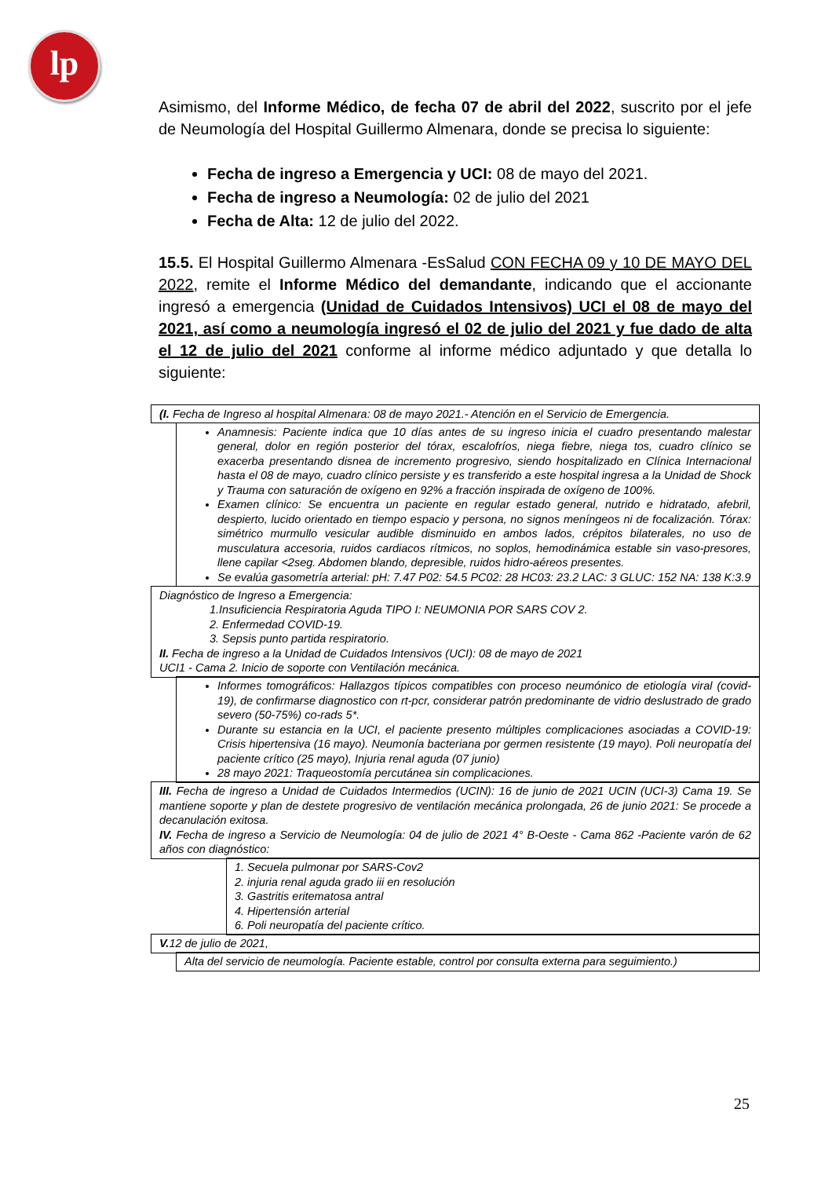lp
Asimismo, del Informe Médico, de fecha 07 de abril del 2022, suscrito por el jefe de Neumología del Hospital Guillermo Almenara, donde se precisa lo siguiente:
Fecha de ingreso a Emergencia y UCI: 08 de mayo del 2021.
Fecha de ingreso a Neumología: 02 de julio del 2021
Fecha de Alta: 12 de julio del 2022.
15.5. El Hospital Guillermo Almenara -EsSalud CON FECHA 09 y 10 DE MAYO DEL 2022, remite el Informe Médico del demandante, indicando que el accionante ingresó a emergencia (Unidad de Cuidados Intensivos) UCI el 08 de mayo del 2021, así como a neumología ingresó el 02 de julio del 2021 y fue dado de alta el 12 de julio del 2021 conforme al informe médico adjuntado y que detalla lo siguiente:
(I. Fecha de Ingreso al hospital Almenara: 08 de mayo 2021.- Atención en el Servicio de Emergencia.
Anamnesis: Paciente indica que 10 días antes de su ingreso inicia el cuadro presentando malestar general, dolor en región posterior del tórax, escalofríos, niega fiebre, niega tos, cuadro clínico se exacerba presentando disnea de incremento progresivo, siendo hospitalizado en Clínica Internacional hasta el 08 de mayo, cuadro clínico persiste y es transferido a este hospital ingresa a la Unidad de Shock y Trauma con saturación de oxígeno en 92% a fracción inspirada de oxígeno de 100%.
Examen clínico: Se encuentra un paciente en regular estado general, nutrido e hidratado, afebril, despierto, lucido orientado en tiempo espacio y persona, no signos meníngeos ni de focalización. Tórax: simétrico murmullo vesicular audible disminuido en ambos lados, crépitos bilaterales, no uso de musculatura accesoria, ruidos cardiacos rítmicos, no soplos, hemodinámica estable sin vaso-presores, llene capilar <2seg. Abdomen blando, depresible, ruidos hidro-aéreos presentes.
Se evalúa gasometría arterial: pH: 7.47 P02: 54.5 PC02: 28 HC03: 23.2 LAC: 3 GLUC: 152 NA: 138 K:3.9
Diagnóstico de Ingreso a Emergencia:
1.Insuficiencia Respiratoria Aguda TIPO I: NEUMONIA POR SARS COV 2.
2. Enfermedad COVID-19.
3. Sepsis punto partida respiratorio.
II. Fecha de ingreso a la Unidad de Cuidados Intensivos (UCI): 08 de mayo de 2021
UCI1 - Cama 2. Inicio de soporte con Ventilación mecánica.
Informes tomográficos: Hallazgos típicos compatibles con proceso neumónico de etiología viral (covid-19), de confirmarse diagnostico con rt-pcr, considerar patrón predominante de vidrio deslustrado de grado severo (50-75%) co-rads 5*.
Durante su estancia en la UCI, el paciente presento múltiples complicaciones asociadas a COVID-19: Crisis hipertensiva (16 mayo). Neumonía bacteriana por germen resistente (19 mayo). Poli neuropatía del paciente crítico (25 mayo), Injuria renal aguda (07 junio)
28 mayo 2021: Traqueostomía percutánea sin complicaciones.
III. Fecha de ingreso a Unidad de Cuidados Intermedios (UCIN): 16 de junio de 2021 UCIN (UCI-3) Cama 19. Se mantiene soporte y plan de destete progresivo de ventilación mecánica prolongada, 26 de junio 2021: Se procede a decanulación exitosa.
IV. Fecha de ingreso a Servicio de Neumología: 04 de julio de 2021 4° B-Oeste - Cama 862 -Paciente varón de 62 años con diagnóstico:
1. Secuela pulmonar por SARS-Cov2
2. injuria renal aguda grado iii en resolución
3. Gastritis eritematosa antral
4. Hipertensión arterial
6. Poli neuropatía del paciente crítico.
V. 12 de julio de 2021,
Alta del servicio de neumología. Paciente estable, control por consulta externa para seguimiento.)
25